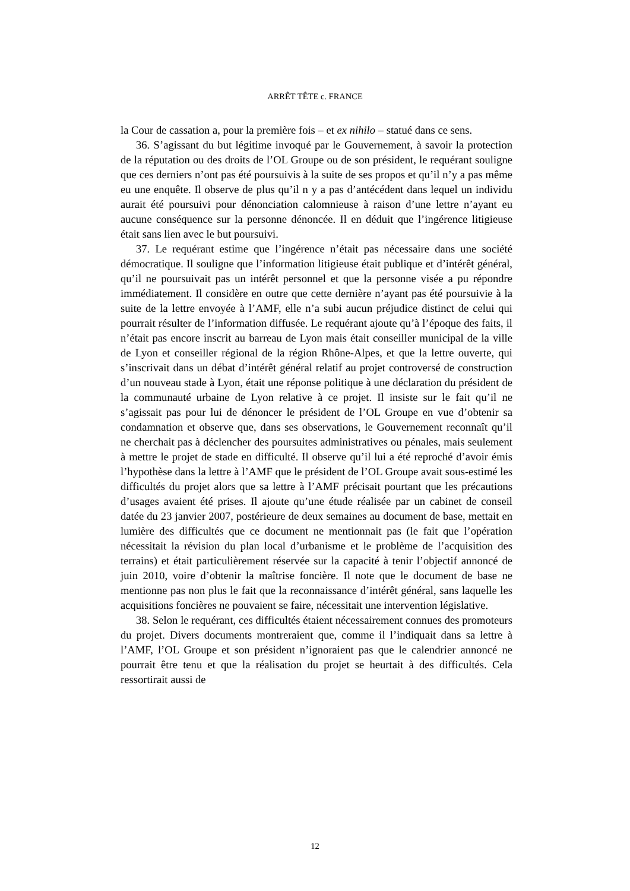ARRÊT TÊTE c. FRANCE
la Cour de cassation a, pour la première fois – et ex nihilo – statué dans ce sens.
36. S’agissant du but légitime invoqué par le Gouvernement, à savoir la protection de la réputation ou des droits de l’OL Groupe ou de son président, le requérant souligne que ces derniers n’ont pas été poursuivis à la suite de ses propos et qu’il n’y a pas même eu une enquête. Il observe de plus qu’il n y a pas d’antécédent dans lequel un individu aurait été poursuivi pour dénonciation calomnieuse à raison d’une lettre n’ayant eu aucune conséquence sur la personne dénoncée. Il en déduit que l’ingérence litigieuse était sans lien avec le but poursuivi.
37. Le requérant estime que l’ingérence n’était pas nécessaire dans une société démocratique. Il souligne que l’information litigieuse était publique et d’intérêt général, qu’il ne poursuivait pas un intérêt personnel et que la personne visée a pu répondre immédiatement. Il considère en outre que cette dernière n’ayant pas été poursuivie à la suite de la lettre envoyée à l’AMF, elle n’a subi aucun préjudice distinct de celui qui pourrait résulter de l’information diffusée. Le requérant ajoute qu’à l’époque des faits, il n’était pas encore inscrit au barreau de Lyon mais était conseiller municipal de la ville de Lyon et conseiller régional de la région Rhône-Alpes, et que la lettre ouverte, qui s’inscrivait dans un débat d’intérêt général relatif au projet controversé de construction d’un nouveau stade à Lyon, était une réponse politique à une déclaration du président de la communauté urbaine de Lyon relative à ce projet. Il insiste sur le fait qu’il ne s’agissait pas pour lui de dénoncer le président de l’OL Groupe en vue d’obtenir sa condamnation et observe que, dans ses observations, le Gouvernement reconnaît qu’il ne cherchait pas à déclencher des poursuites administratives ou pénales, mais seulement à mettre le projet de stade en difficulté. Il observe qu’il lui a été reproché d’avoir émis l’hypothèse dans la lettre à l’AMF que le président de l’OL Groupe avait sous-estimé les difficultés du projet alors que sa lettre à l’AMF précisait pourtant que les précautions d’usages avaient été prises. Il ajoute qu’une étude réalisée par un cabinet de conseil datée du 23 janvier 2007, postérieure de deux semaines au document de base, mettait en lumière des difficultés que ce document ne mentionnait pas (le fait que l’opération nécessitait la révision du plan local d’urbanisme et le problème de l’acquisition des terrains) et était particulièrement réservée sur la capacité à tenir l’objectif annoncé de juin 2010, voire d’obtenir la maîtrise foncière. Il note que le document de base ne mentionne pas non plus le fait que la reconnaissance d’intérêt général, sans laquelle les acquisitions foncières ne pouvaient se faire, nécessitait une intervention législative.
38. Selon le requérant, ces difficultés étaient nécessairement connues des promoteurs du projet. Divers documents montreraient que, comme il l’indiquait dans sa lettre à l’AMF, l’OL Groupe et son président n’ignoraient pas que le calendrier annoncé ne pourrait être tenu et que la réalisation du projet se heurtait à des difficultés. Cela ressortirait aussi de
12